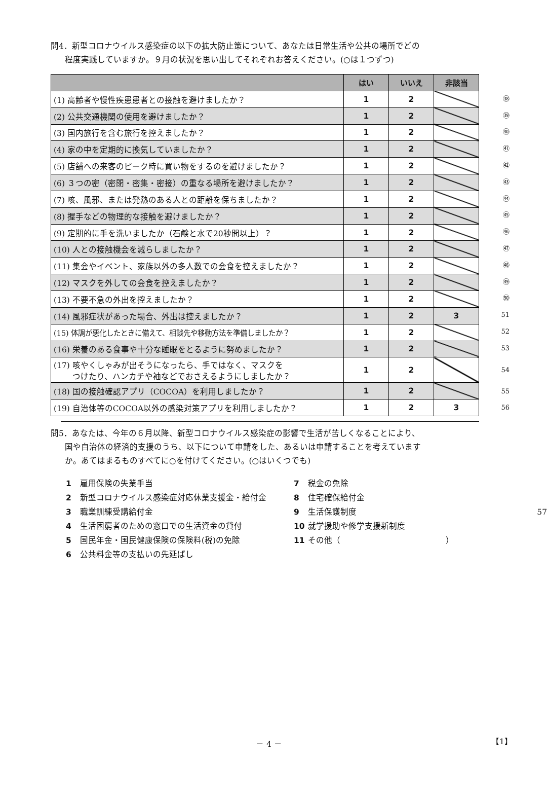問4．新型コロナウイルス感染症の以下の拡大防止策について、あなたは日常生活や公共の場所でどの
程度実践していますか。９月の状況を思い出してそれぞれお答えください。(○は１つずつ)
| | はい | いいえ | 非該当 |
| --- | --- | --- | --- |
| (1) 高齢者や慢性疾患患者との接触を避けましたか？ | 1 | 2 | |
| (2) 公共交通機関の使用を避けましたか？ | 1 | 2 | |
| (3) 国内旅行を含む旅行を控えましたか？ | 1 | 2 | |
| (4) 家の中を定期的に換気していましたか？ | 1 | 2 | |
| (5) 店舗への来客のピーク時に買い物をするのを避けましたか？ | 1 | 2 | |
| (6) ３つの密（密閉・密集・密接）の重なる場所を避けましたか？ | 1 | 2 | |
| (7) 咳、風邪、または発熱のある人との距離を保ちましたか？ | 1 | 2 | |
| (8) 握手などの物理的な接触を避けましたか？ | 1 | 2 | |
| (9) 定期的に手を洗いましたか（石鹸と水で20秒間以上）？ | 1 | 2 | |
| (10) 人との接触機会を減らしましたか？ | 1 | 2 | |
| (11) 集会やイベント、家族以外の多人数での会食を控えましたか？ | 1 | 2 | |
| (12) マスクを外しての会食を控えましたか？ | 1 | 2 | |
| (13) 不要不急の外出を控えましたか？ | 1 | 2 | |
| (14) 風邪症状があった場合、外出は控えましたか？ | 1 | 2 | 3 |
| (15) 体調が悪化したときに備えて、相談先や移動方法を準備しましたか？ | 1 | 2 | |
| (16) 栄養のある食事や十分な睡眠をとるように努めましたか？ | 1 | 2 | |
| (17) 咳やくしゃみが出そうになったら、手ではなく、マスクを つけたり、ハンカチや袖などでおさえるようにしましたか？ | 1 | 2 | |
| (18) 国の接触確認アプリ（COCOA）を利用しましたか？ | 1 | 2 | |
| (19) 自治体等のCOCOA以外の感染対策アプリを利用しましたか？ | 1 | 2 | 3 |
㊳
㊴
㊵
㊶
㊷
㊸
㊹
㊺
㊻
㊼
㊽
㊾
㊿
51
52
53
54
55
56
問5．あなたは、今年の６月以降、新型コロナウイルス感染症の影響で生活が苦しくなることにより、
国や自治体の経済的支援のうち、以下について申請をした、あるいは申請することを考えています
か。あてはまるものすべてに○を付けてください。(○はいくつでも)
1 雇用保険の失業手当
7 税金の免除
2 新型コロナウイルス感染症対応休業支援金・給付金
8 住宅確保給付金
3 職業訓練受講給付金
9 生活保護制度
57
4 生活困窮者のための窓口での生活資金の貸付
10 就学援助や修学支援新制度
5 国民年金・国民健康保険の保険料(税)の免除
11 その他（　　　　　　　　　　　　　）
6 公共料金等の支払いの先延ばし
－ 4 － 【1】